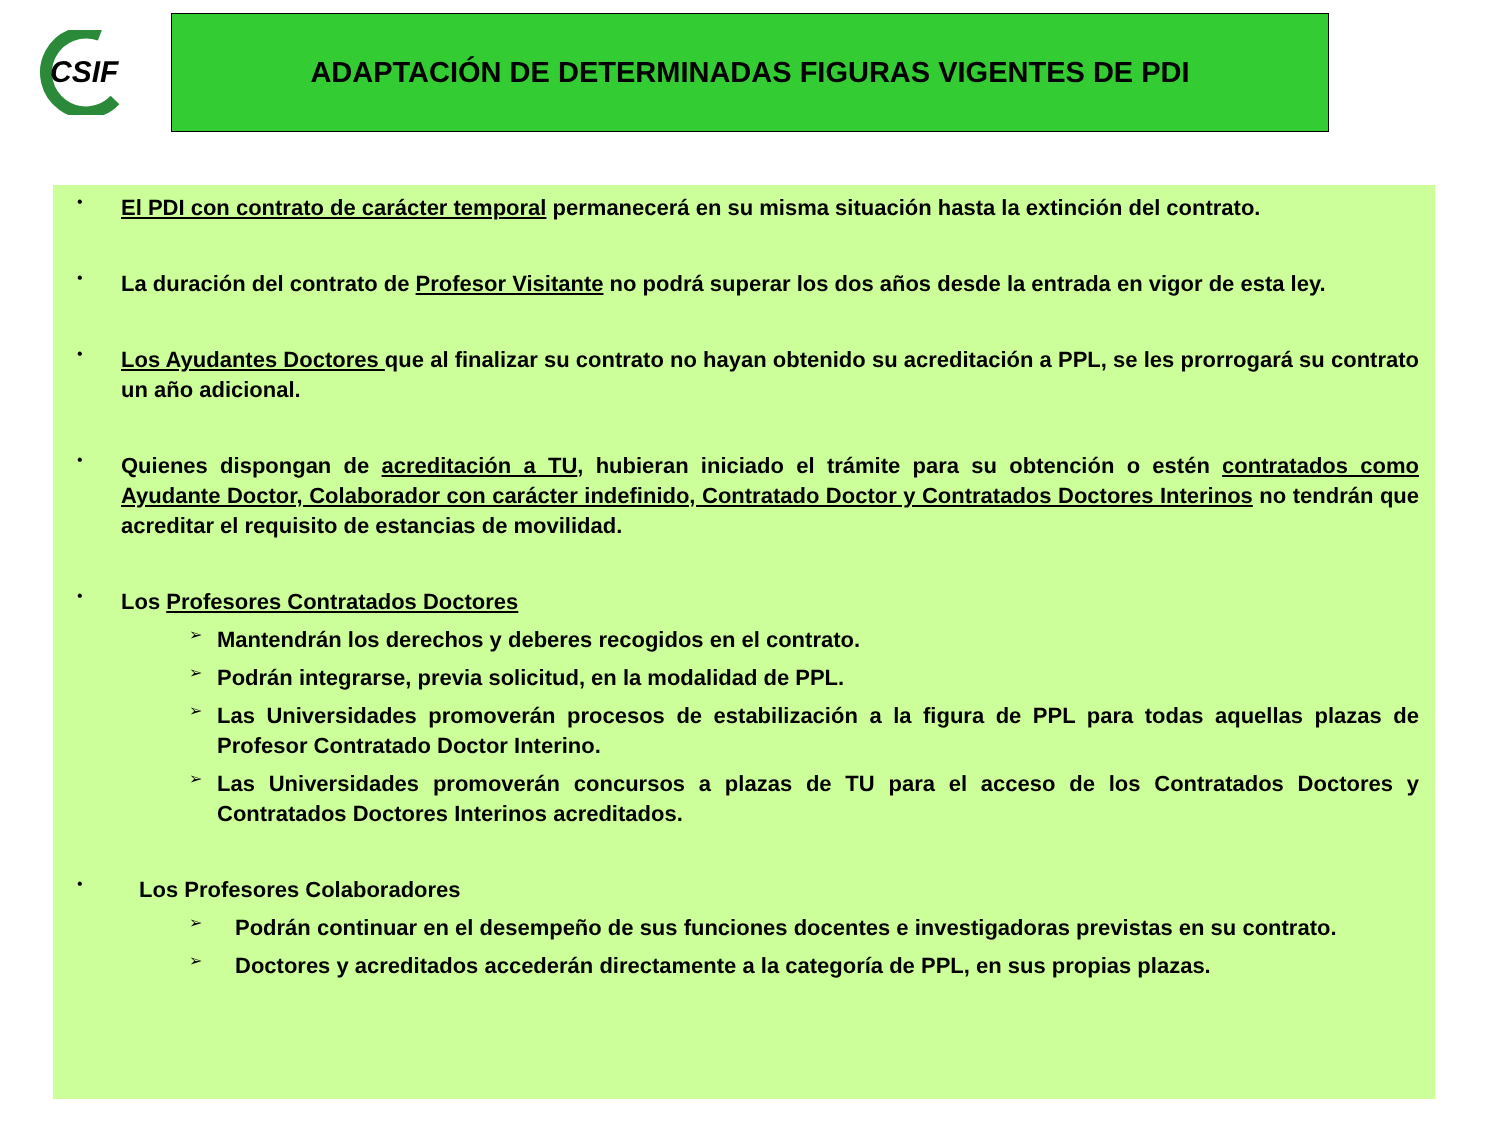CSIF
ADAPTACIÓN DE DETERMINADAS FIGURAS VIGENTES DE PDI
•
El PDI con contrato de carácter temporal permanecerá en su misma situación hasta la extinción del contrato.
•
La duración del contrato de Profesor Visitante no podrá superar los dos años desde la entrada en vigor de esta ley.
•
Los Ayudantes Doctores que al finalizar su contrato no hayan obtenido su acreditación a PPL, se les prorrogará su contrato un año adicional.
•
Quienes dispongan de acreditación a TU, hubieran iniciado el trámite para su obtención o estén contratados como Ayudante Doctor, Colaborador con carácter indefinido, Contratado Doctor y Contratados Doctores Interinos no tendrán que acreditar el requisito de estancias de movilidad.
•
Los Profesores Contratados Doctores
➢
Mantendrán los derechos y deberes recogidos en el contrato.
➢
Podrán integrarse, previa solicitud, en la modalidad de PPL.
➢
Las Universidades promoverán procesos de estabilización a la figura de PPL para todas aquellas plazas de Profesor Contratado Doctor Interino.
➢
Las Universidades promoverán concursos a plazas de TU para el acceso de los Contratados Doctores y Contratados Doctores Interinos acreditados.
•
Los Profesores Colaboradores
➢
Podrán continuar en el desempeño de sus funciones docentes e investigadoras previstas en su contrato.
➢
Doctores y acreditados accederán directamente a la categoría de PPL, en sus propias plazas.